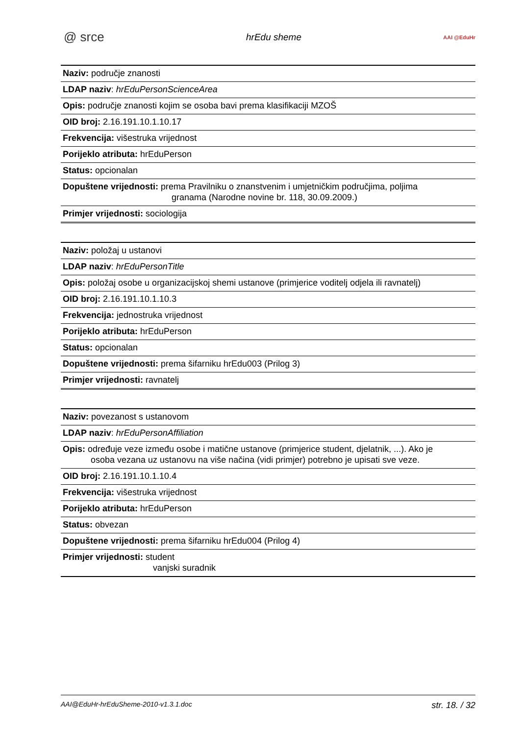@ srce hrEdu sheme AAI @EduHr
| Naziv: područje znanosti |
| LDAP naziv : hrEduPersonScienceArea |
| Opis: područje znanosti kojim se osoba bavi prema klasifikaciji MZOŠ |
| OID broj: 2.16.191.10.1.10.17 |
| Frekvencija: višestruka vrijednost |
| Porijeklo atributa: hrEduPerson |
| Status: opcionalan |
| Dopuštene vrijednosti: prema Pravilniku o znanstvenim i umjetničkim područjima, poljima granama (Narodne novine br. 118, 30.09.2009.) |
| Primjer vrijednosti: sociologija |
| Naziv: položaj u ustanovi |
| LDAP naziv : hrEduPersonTitle |
| Opis: položaj osobe u organizacijskoj shemi ustanove (primjerice voditelj odjela ili ravnatelj) |
| OID broj: 2.16.191.10.1.10.3 |
| Frekvencija: jednostruka vrijednost |
| Porijeklo atributa: hrEduPerson |
| Status: opcionalan |
| Dopuštene vrijednosti: prema šifarniku hrEdu003 (Prilog 3) |
| Primjer vrijednosti: ravnatelj |
| Naziv: povezanost s ustanovom |
| LDAP naziv : hrEduPersonAffiliation |
| Opis: određuje veze između osobe i matične ustanove (primjerice student, djelatnik, ...). Ako je osoba vezana uz ustanovu na više načina (vidi primjer) potrebno je upisati sve veze. |
| OID broj: 2.16.191.10.1.10.4 |
| Frekvencija: višestruka vrijednost |
| Porijeklo atributa: hrEduPerson |
| Status: obvezan |
| Dopuštene vrijednosti: prema šifarniku hrEdu004 (Prilog 4) |
| Primjer vrijednosti: student vanjski suradnik |
AAI@EduHr-hrEduSheme-2010-v1.3.1.doc str. 18. / 32